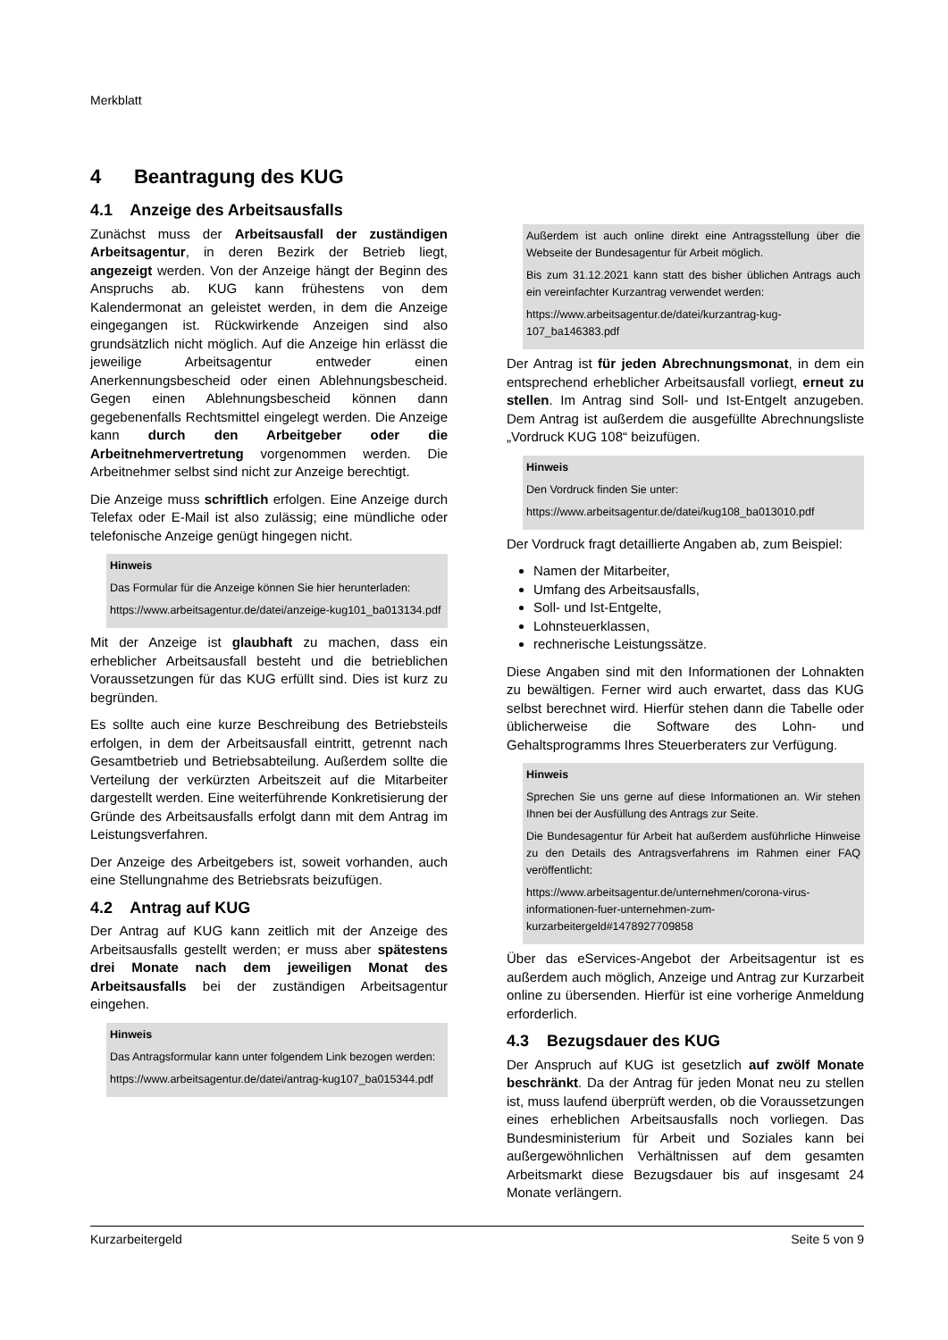Merkblatt
4 Beantragung des KUG
4.1 Anzeige des Arbeitsausfalls
Zunächst muss der Arbeitsausfall der zuständigen Arbeitsagentur, in deren Bezirk der Betrieb liegt, angezeigt werden. Von der Anzeige hängt der Beginn des Anspruchs ab. KUG kann frühestens von dem Kalendermonat an geleistet werden, in dem die Anzeige eingegangen ist. Rückwirkende Anzeigen sind also grundsätzlich nicht möglich. Auf die Anzeige hin erlässt die jeweilige Arbeitsagentur entweder einen Anerkennungsbescheid oder einen Ablehnungsbescheid. Gegen einen Ablehnungsbescheid können dann gegebenenfalls Rechtsmittel eingelegt werden. Die Anzeige kann durch den Arbeitgeber oder die Arbeitnehmervertretung vorgenommen werden. Die Arbeitnehmer selbst sind nicht zur Anzeige berechtigt.
Die Anzeige muss schriftlich erfolgen. Eine Anzeige durch Telefax oder E-Mail ist also zulässig; eine mündliche oder telefonische Anzeige genügt hingegen nicht.
Hinweis
Das Formular für die Anzeige können Sie hier herunterladen:
https://www.arbeitsagentur.de/datei/anzeige-kug101_ba013134.pdf
Mit der Anzeige ist glaubhaft zu machen, dass ein erheblicher Arbeitsausfall besteht und die betrieblichen Voraussetzungen für das KUG erfüllt sind. Dies ist kurz zu begründen.
Es sollte auch eine kurze Beschreibung des Betriebsteils erfolgen, in dem der Arbeitsausfall eintritt, getrennt nach Gesamtbetrieb und Betriebsabteilung. Außerdem sollte die Verteilung der verkürzten Arbeitszeit auf die Mitarbeiter dargestellt werden. Eine weiterführende Konkretisierung der Gründe des Arbeitsausfalls erfolgt dann mit dem Antrag im Leistungsverfahren.
Der Anzeige des Arbeitgebers ist, soweit vorhanden, auch eine Stellungnahme des Betriebsrats beizufügen.
4.2 Antrag auf KUG
Der Antrag auf KUG kann zeitlich mit der Anzeige des Arbeitsausfalls gestellt werden; er muss aber spätestens drei Monate nach dem jeweiligen Monat des Arbeitsausfalls bei der zuständigen Arbeitsagentur eingehen.
Hinweis
Das Antragsformular kann unter folgendem Link bezogen werden:
https://www.arbeitsagentur.de/datei/antrag-kug107_ba015344.pdf
Außerdem ist auch online direkt eine Antragsstellung über die Webseite der Bundesagentur für Arbeit möglich.
Bis zum 31.12.2021 kann statt des bisher üblichen Antrags auch ein vereinfachter Kurzantrag verwendet werden:
https://www.arbeitsagentur.de/datei/kurzantrag-kug-107_ba146383.pdf
Der Antrag ist für jeden Abrechnungsmonat, in dem ein entsprechend erheblicher Arbeitsausfall vorliegt, erneut zu stellen. Im Antrag sind Soll- und Ist-Entgelt anzugeben. Dem Antrag ist außerdem die ausgefüllte Abrechnungsliste „Vordruck KUG 108“ beizufügen.
Hinweis
Den Vordruck finden Sie unter:
https://www.arbeitsagentur.de/datei/kug108_ba013010.pdf
Der Vordruck fragt detaillierte Angaben ab, zum Beispiel:
Namen der Mitarbeiter,
Umfang des Arbeitsausfalls,
Soll- und Ist-Entgelte,
Lohnsteuerklassen,
rechnerische Leistungssätze.
Diese Angaben sind mit den Informationen der Lohnakten zu bewältigen. Ferner wird auch erwartet, dass das KUG selbst berechnet wird. Hierfür stehen dann die Tabelle oder üblicherweise die Software des Lohn- und Gehaltsprogramms Ihres Steuerberaters zur Verfügung.
Hinweis
Sprechen Sie uns gerne auf diese Informationen an. Wir stehen Ihnen bei der Ausfüllung des Antrags zur Seite.
Die Bundesagentur für Arbeit hat außerdem ausführliche Hinweise zu den Details des Antragsverfahrens im Rahmen einer FAQ veröffentlicht:
https://www.arbeitsagentur.de/unternehmen/corona-virus-informationen-fuer-unternehmen-zum-kurzarbeitergeld#1478927709858
Über das eServices-Angebot der Arbeitsagentur ist es außerdem auch möglich, Anzeige und Antrag zur Kurzarbeit online zu übersenden. Hierfür ist eine vorherige Anmeldung erforderlich.
4.3 Bezugsdauer des KUG
Der Anspruch auf KUG ist gesetzlich auf zwölf Monate beschränkt. Da der Antrag für jeden Monat neu zu stellen ist, muss laufend überprüft werden, ob die Voraussetzungen eines erheblichen Arbeitsausfalls noch vorliegen. Das Bundesministerium für Arbeit und Soziales kann bei außergewöhnlichen Verhältnissen auf dem gesamten Arbeitsmarkt diese Bezugsdauer bis auf insgesamt 24 Monate verlängern.
Kurzarbeitergeld Seite 5 von 9